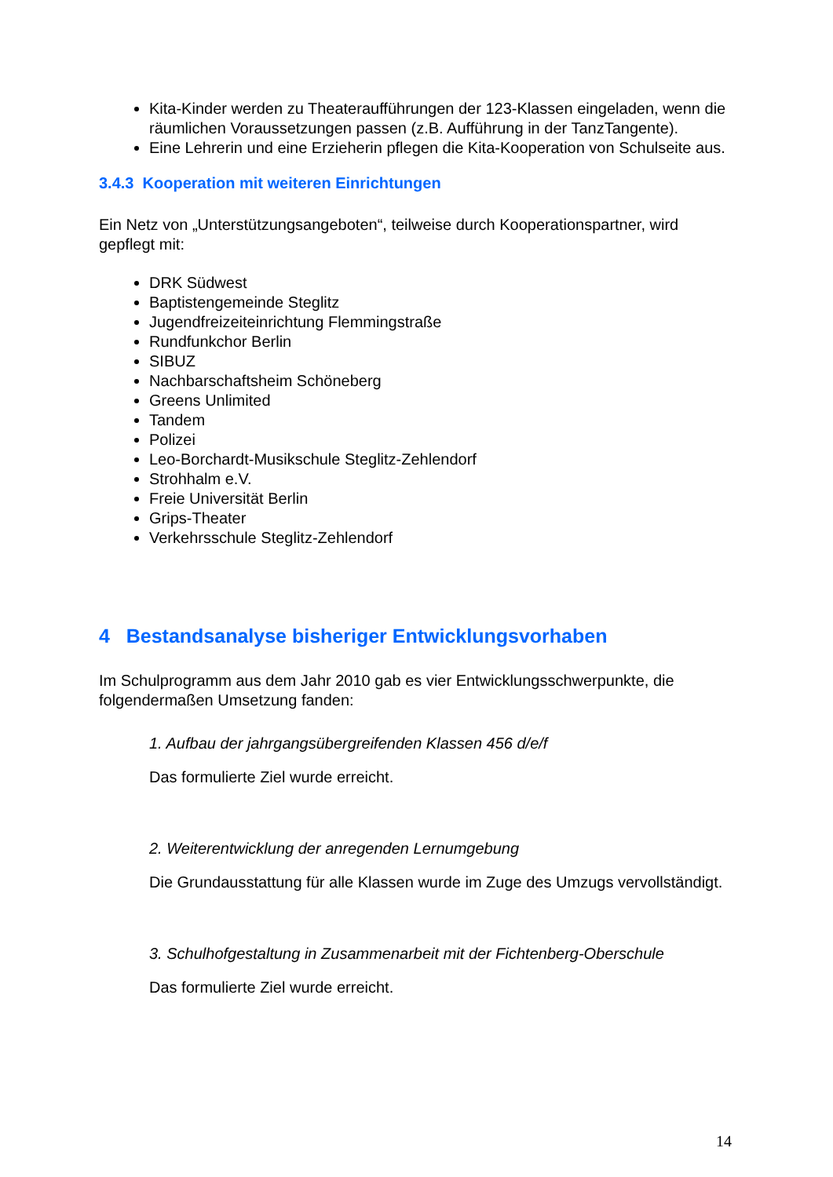Kita-Kinder werden zu Theateraufführungen der 123-Klassen eingeladen, wenn die räumlichen Voraussetzungen passen (z.B. Aufführung in der TanzTangente).
Eine Lehrerin und eine Erzieherin pflegen die Kita-Kooperation von Schulseite aus.
3.4.3 Kooperation mit weiteren Einrichtungen
Ein Netz von „Unterstützungsangeboten“, teilweise durch Kooperationspartner, wird gepflegt mit:
DRK Südwest
Baptistengemeinde Steglitz
Jugendfreizeiteinrichtung Flemmingstraße
Rundfunkchor Berlin
SIBUZ
Nachbarschaftsheim Schöneberg
Greens Unlimited
Tandem
Polizei
Leo-Borchardt-Musikschule Steglitz-Zehlendorf
Strohhalm e.V.
Freie Universität Berlin
Grips-Theater
Verkehrsschule Steglitz-Zehlendorf
4 Bestandsanalyse bisheriger Entwicklungsvorhaben
Im Schulprogramm aus dem Jahr 2010 gab es vier Entwicklungsschwerpunkte, die folgendermaßen Umsetzung fanden:
1. Aufbau der jahrgangsübergreifenden Klassen 456 d/e/f
Das formulierte Ziel wurde erreicht.
2. Weiterentwicklung der anregenden Lernumgebung
Die Grundausstattung für alle Klassen wurde im Zuge des Umzugs vervollständigt.
3. Schulhofgestaltung in Zusammenarbeit mit der Fichtenberg-Oberschule
Das formulierte Ziel wurde erreicht.
14